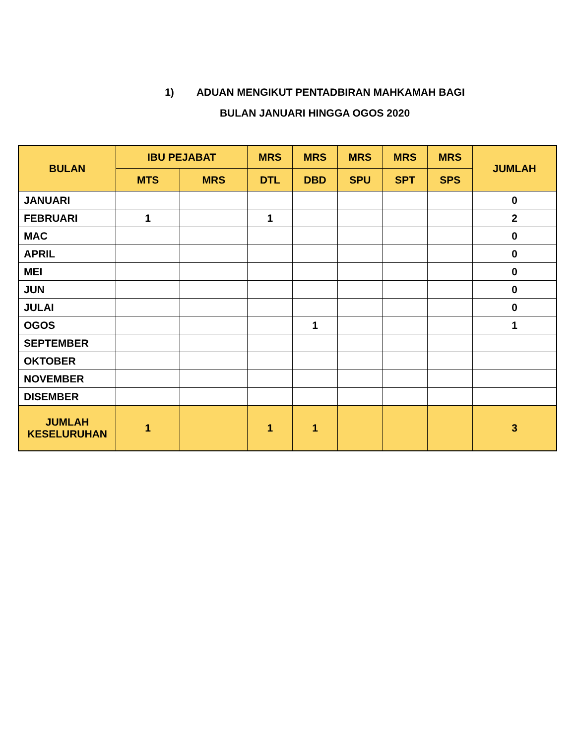1) ADUAN MENGIKUT PENTADBIRAN MAHKAMAH BAGI
BULAN JANUARI HINGGA OGOS 2020
| BULAN | IBU PEJABAT | | MRS | MRS | MRS | MRS | MRS | JUMLAH |
| --- | --- | --- | --- | --- | --- | --- | --- | --- |
| | MTS | MRS | DTL | DBD | SPU | SPT | SPS | |
| JANUARI | | | | | | | | 0 |
| FEBRUARI | 1 | | 1 | | | | | 2 |
| MAC | | | | | | | | 0 |
| APRIL | | | | | | | | 0 |
| MEI | | | | | | | | 0 |
| JUN | | | | | | | | 0 |
| JULAI | | | | | | | | 0 |
| OGOS | | | | 1 | | | | 1 |
| SEPTEMBER | | | | | | | | |
| OKTOBER | | | | | | | | |
| NOVEMBER | | | | | | | | |
| DISEMBER | | | | | | | | |
| JUMLAH KESELURUHAN | 1 | | 1 | 1 | | | | 3 |